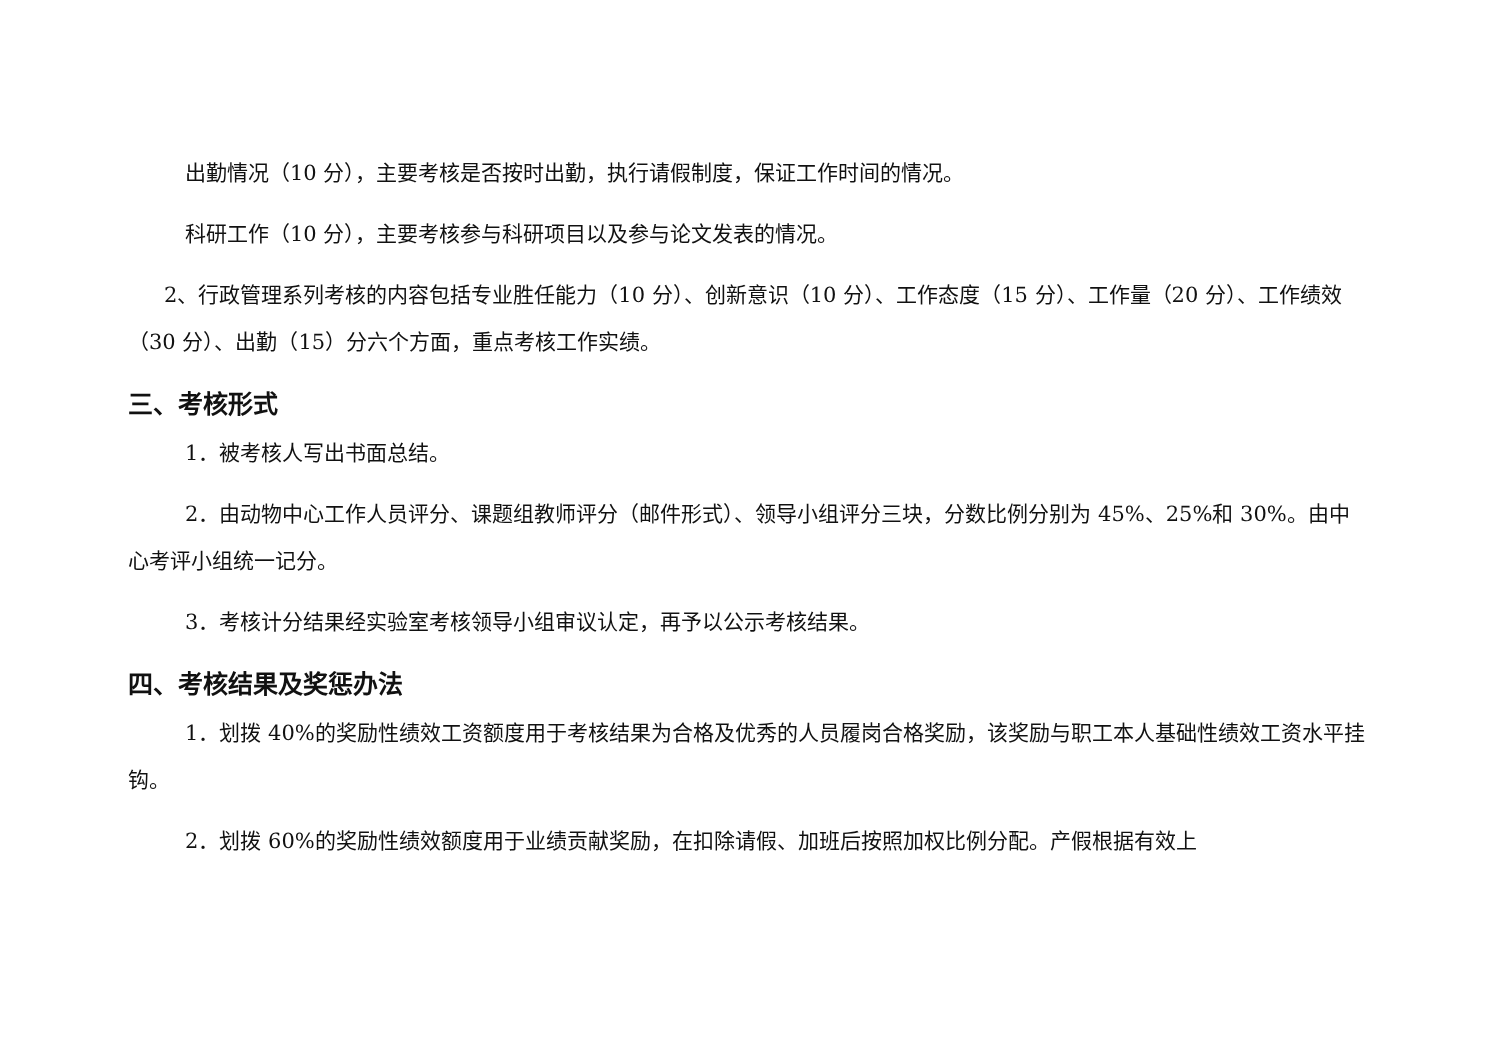出勤情况（10 分），主要考核是否按时出勤，执行请假制度，保证工作时间的情况。
科研工作（10 分），主要考核参与科研项目以及参与论文发表的情况。
2、行政管理系列考核的内容包括专业胜任能力（10 分）、创新意识（10 分）、工作态度（15 分）、工作量（20 分）、工作绩效（30 分）、出勤（15）分六个方面，重点考核工作实绩。
三、考核形式
1．被考核人写出书面总结。
2．由动物中心工作人员评分、课题组教师评分（邮件形式）、领导小组评分三块，分数比例分别为 45%、25%和 30%。由中心考评小组统一记分。
3．考核计分结果经实验室考核领导小组审议认定，再予以公示考核结果。
四、考核结果及奖惩办法
1．划拨 40%的奖励性绩效工资额度用于考核结果为合格及优秀的人员履岗合格奖励，该奖励与职工本人基础性绩效工资水平挂钩。
2．划拨 60%的奖励性绩效额度用于业绩贡献奖励，在扣除请假、加班后按照加权比例分配。产假根据有效上